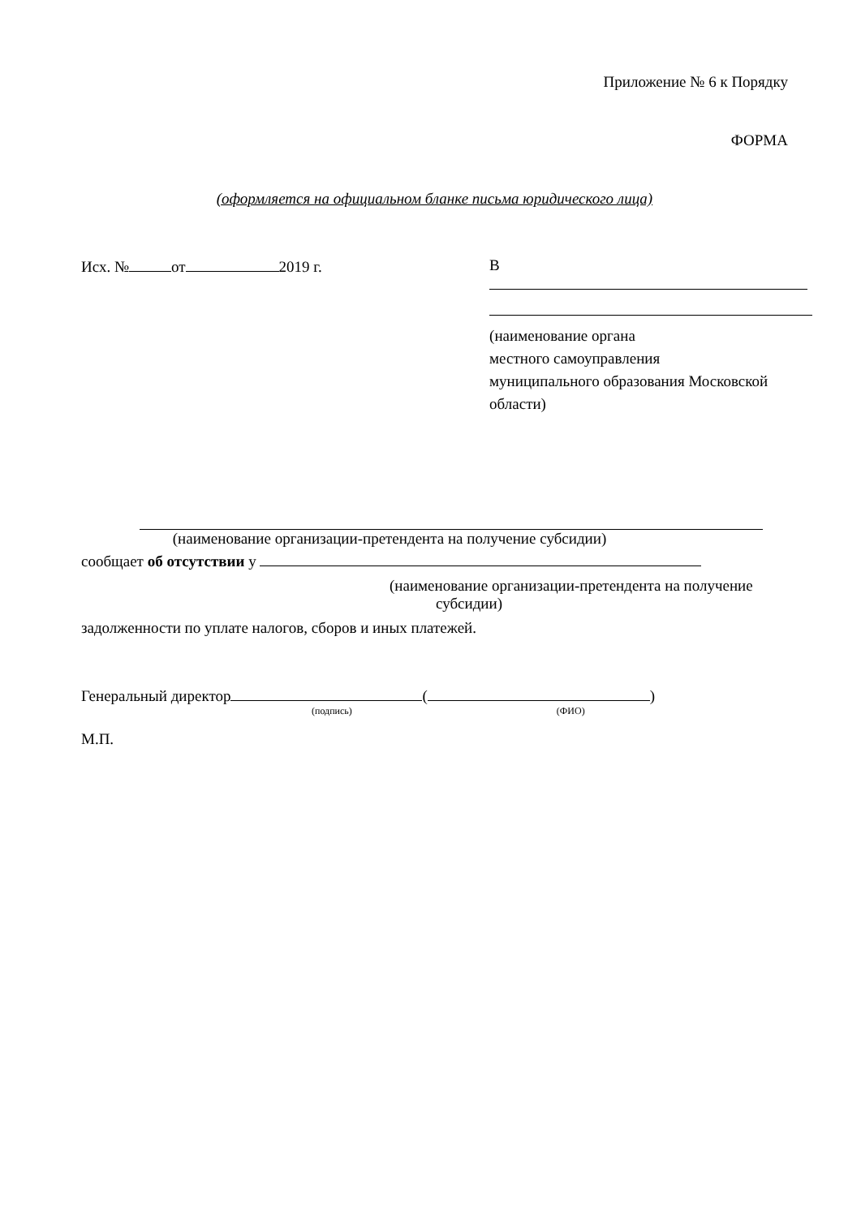Приложение № 6 к Порядку
ФОРМА
(оформляется на официальном бланке письма юридического лица)
Исх. № от 2019 г. В
(наименование органа
местного самоуправления
муниципального образования Московской области)
(наименование организации-претендента на получение субсидии)
сообщает об отсутствии у
(наименование организации-претендента на получение
субсидии)
задолженности по уплате налогов, сборов и иных платежей.
Генеральный директор ( )
(подпись) (ФИО)
М.П.